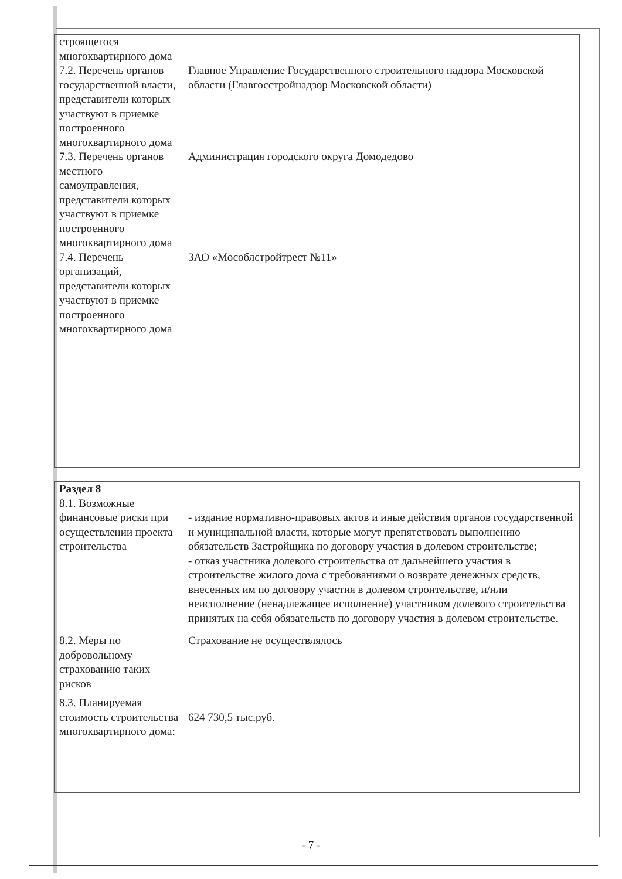| строящегося многоквартирного дома | |
| 7.2. Перечень органов государственной власти, представители которых участвуют в приемке построенного многоквартирного дома | Главное Управление Государственного строительного надзора Московской области (Главгосстройнадзор Московской области) |
| 7.3. Перечень органов местного самоуправления, представители которых участвуют в приемке построенного многоквартирного дома | Администрация городского округа Домодедово |
| 7.4. Перечень организаций, представители которых участвуют в приемке построенного многоквартирного дома | ЗАО «Мособлстройтрест №11» |
| Раздел 8 | |
| 8.1. Возможные финансовые риски при осуществлении проекта строительства | - издание нормативно-правовых актов и иные действия органов государственной и муниципальной власти, которые могут препятствовать выполнению обязательств Застройщика по договору участия в долевом строительстве; - отказ участника долевого строительства от дальнейшего участия в строительстве жилого дома с требованиями о возврате денежных средств, внесенных им по договору участия в долевом строительстве, и/или неисполнение (ненадлежащее исполнение) участником долевого строительства принятых на себя обязательств по договору участия в долевом строительстве. |
| 8.2. Меры по добровольному страхованию таких рисков | Страхование не осуществлялось |
| 8.3. Планируемая стоимость строительства многоквартирного дома: | 624 730,5 тыс.руб. |
- 7 -